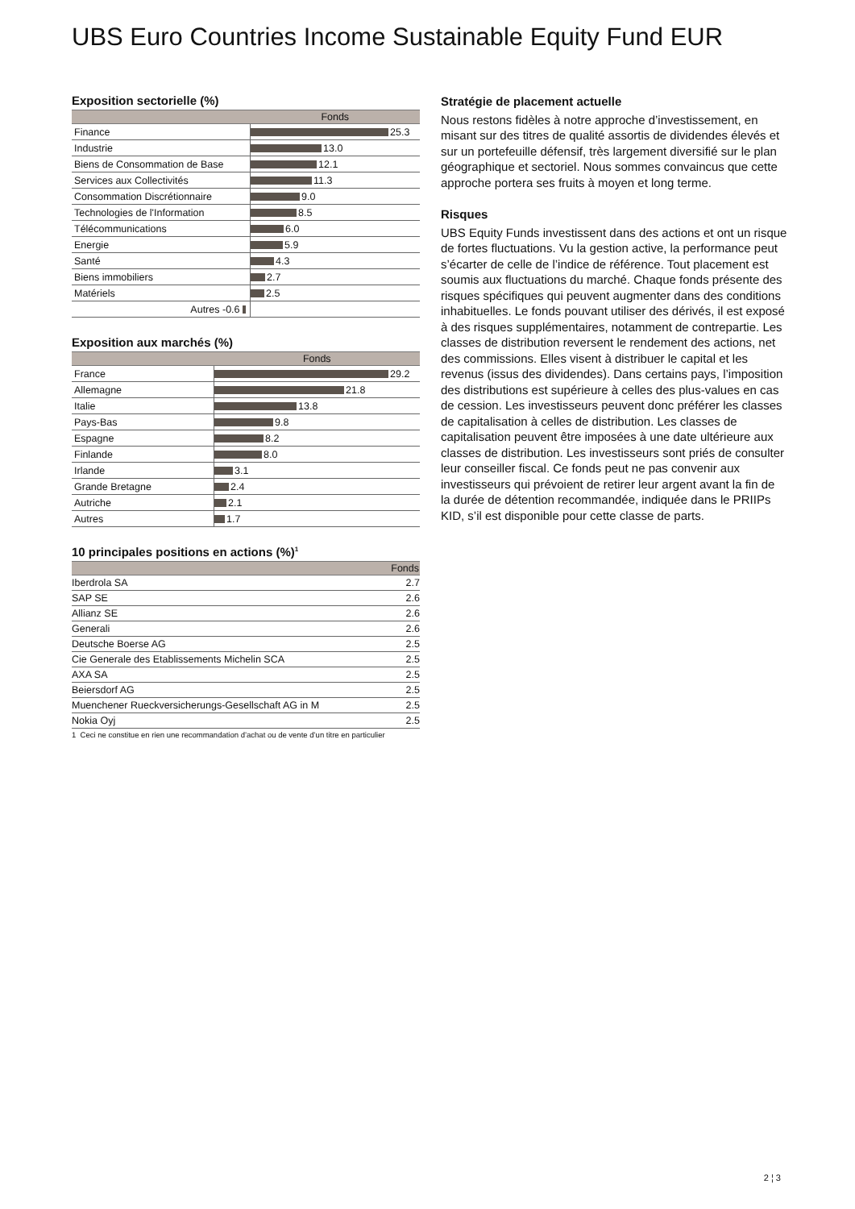UBS Euro Countries Income Sustainable Equity Fund EUR
Exposition sectorielle (%)
| | Fonds |
| --- | --- |
| Finance | 25.3 |
| Industrie | 13.0 |
| Biens de Consommation de Base | 12.1 |
| Services aux Collectivités | 11.3 |
| Consommation Discrétionnaire | 9.0 |
| Technologies de l'Information | 8.5 |
| Télécommunications | 6.0 |
| Energie | 5.9 |
| Santé | 4.3 |
| Biens immobiliers | 2.7 |
| Matériels | 2.5 |
| Autres -0.6 | |
Exposition aux marchés (%)
| | Fonds |
| --- | --- |
| France | 29.2 |
| Allemagne | 21.8 |
| Italie | 13.8 |
| Pays-Bas | 9.8 |
| Espagne | 8.2 |
| Finlande | 8.0 |
| Irlande | 3.1 |
| Grande Bretagne | 2.4 |
| Autriche | 2.1 |
| Autres | 1.7 |
10 principales positions en actions (%)<sup>1</sup>
| | Fonds |
| --- | --- |
| Iberdrola SA | 2.7 |
| SAP SE | 2.6 |
| Allianz SE | 2.6 |
| Generali | 2.6 |
| Deutsche Boerse AG | 2.5 |
| Cie Generale des Etablissements Michelin SCA | 2.5 |
| AXA SA | 2.5 |
| Beiersdorf AG | 2.5 |
| Muenchener Rueckversicherungs-Gesellschaft AG in M | 2.5 |
| Nokia Oyj | 2.5 |
1 Ceci ne constitue en rien une recommandation d’achat ou de vente d’un titre en particulier
Stratégie de placement actuelle
Nous restons fidèles à notre approche d’investissement, en misant sur des titres de qualité assortis de dividendes élevés et sur un portefeuille défensif, très largement diversifié sur le plan géographique et sectoriel. Nous sommes convaincus que cette approche portera ses fruits à moyen et long terme.
Risques
UBS Equity Funds investissent dans des actions et ont un risque de fortes fluctuations. Vu la gestion active, la performance peut s’écarter de celle de l’indice de référence. Tout placement est soumis aux fluctuations du marché. Chaque fonds présente des risques spécifiques qui peuvent augmenter dans des conditions inhabituelles. Le fonds pouvant utiliser des dérivés, il est exposé à des risques supplémentaires, notamment de contrepartie. Les classes de distribution reversent le rendement des actions, net des commissions. Elles visent à distribuer le capital et les revenus (issus des dividendes). Dans certains pays, l’imposition des distributions est supérieure à celles des plus-values en cas de cession. Les investisseurs peuvent donc préférer les classes de capitalisation à celles de distribution. Les classes de capitalisation peuvent être imposées à une date ultérieure aux classes de distribution. Les investisseurs sont priés de consulter leur conseiller fiscal. Ce fonds peut ne pas convenir aux investisseurs qui prévoient de retirer leur argent avant la fin de la durée de détention recommandée, indiquée dans le PRIIPs KID, s’il est disponible pour cette classe de parts.
2 ¦ 3